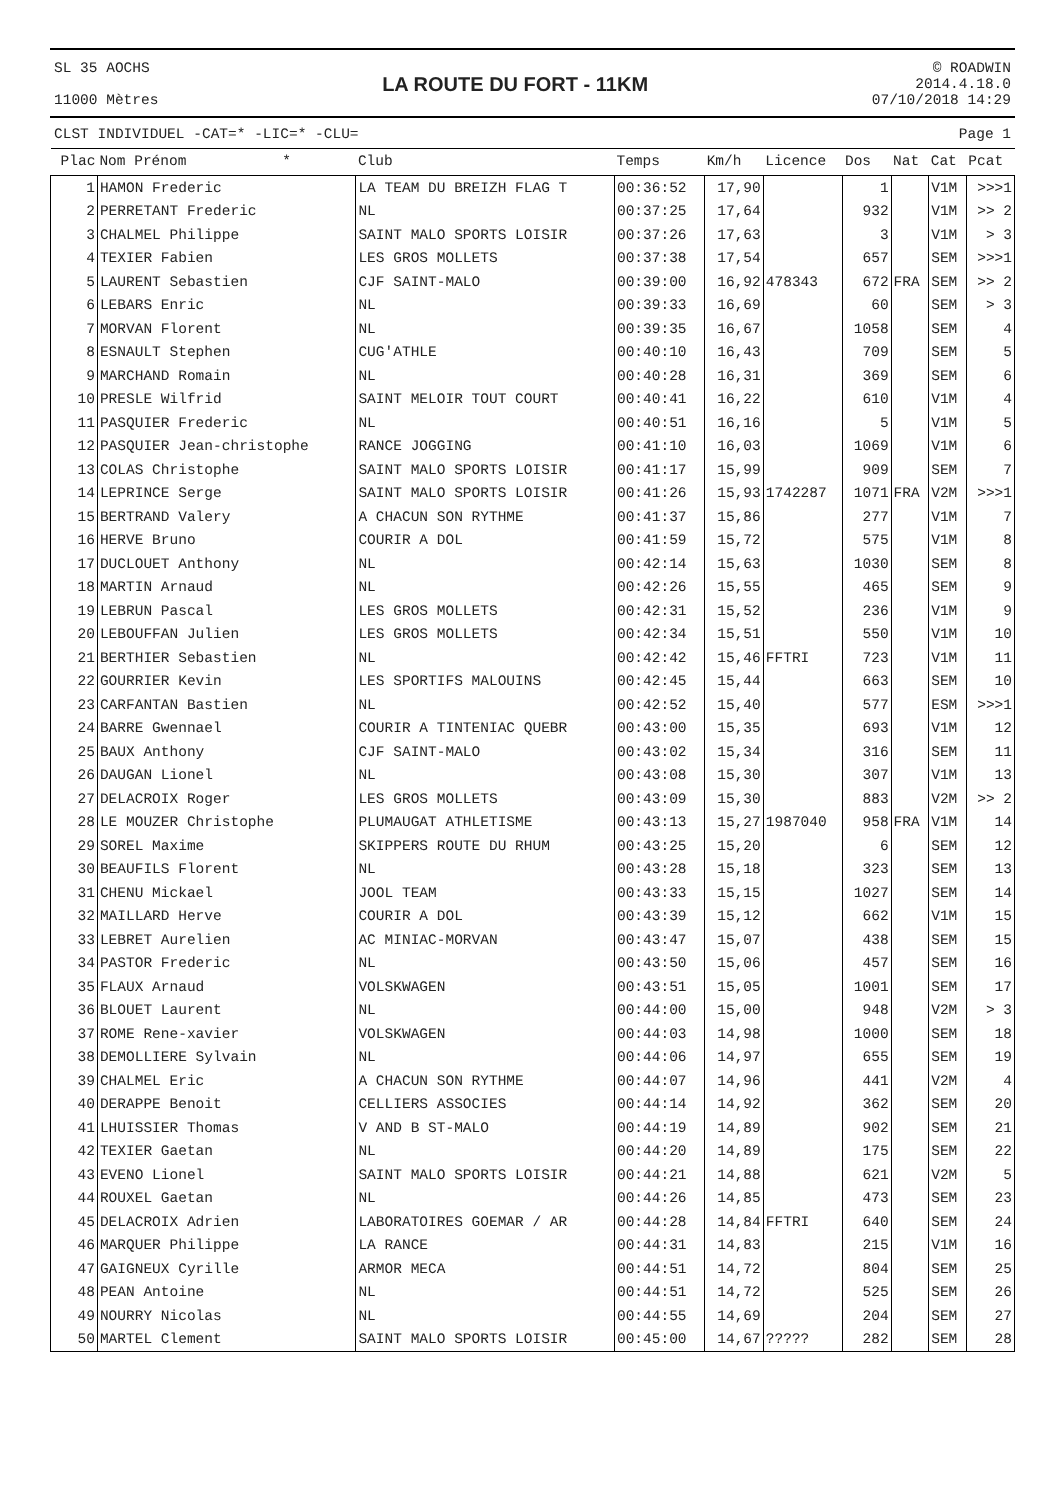SL 35 AOCHS
11000 Mètres
LA ROUTE DU FORT - 11KM
© ROADWIN
2014.4.18.0
07/10/2018 14:29
CLST INDIVIDUEL -CAT=* -LIC=* -CLU= Page 1
| Plac | Nom Prénom * | Club | Temps | Km/h | Licence | Dos | Nat | Cat | Pcat |
| --- | --- | --- | --- | --- | --- | --- | --- | --- | --- |
| 1 | HAMON Frederic | LA TEAM DU BREIZH FLAG T | 00:36:52 | 17,90 | | 1 | | V1M | >>>1 |
| 2 | PERRETANT Frederic | NL | 00:37:25 | 17,64 | | 932 | | V1M | >> 2 |
| 3 | CHALMEL Philippe | SAINT MALO SPORTS LOISIR | 00:37:26 | 17,63 | | 3 | | V1M | > 3 |
| 4 | TEXIER Fabien | LES GROS MOLLETS | 00:37:38 | 17,54 | | 657 | | SEM | >>>1 |
| 5 | LAURENT Sebastien | CJF SAINT-MALO | 00:39:00 | 16,92 | 478343 | 672 | FRA | SEM | >> 2 |
| 6 | LEBARS Enric | NL | 00:39:33 | 16,69 | | 60 | | SEM | > 3 |
| 7 | MORVAN Florent | NL | 00:39:35 | 16,67 | | 1058 | | SEM | 4 |
| 8 | ESNAULT Stephen | CUG'ATHLE | 00:40:10 | 16,43 | | 709 | | SEM | 5 |
| 9 | MARCHAND Romain | NL | 00:40:28 | 16,31 | | 369 | | SEM | 6 |
| 10 | PRESLE Wilfrid | SAINT MELOIR TOUT COURT | 00:40:41 | 16,22 | | 610 | | V1M | 4 |
| 11 | PASQUIER Frederic | NL | 00:40:51 | 16,16 | | 5 | | V1M | 5 |
| 12 | PASQUIER Jean-christophe | RANCE JOGGING | 00:41:10 | 16,03 | | 1069 | | V1M | 6 |
| 13 | COLAS Christophe | SAINT MALO SPORTS LOISIR | 00:41:17 | 15,99 | | 909 | | SEM | 7 |
| 14 | LEPRINCE Serge | SAINT MALO SPORTS LOISIR | 00:41:26 | 15,93 | 1742287 | 1071 | FRA | V2M | >>>1 |
| 15 | BERTRAND Valery | A CHACUN SON RYTHME | 00:41:37 | 15,86 | | 277 | | V1M | 7 |
| 16 | HERVE Bruno | COURIR A DOL | 00:41:59 | 15,72 | | 575 | | V1M | 8 |
| 17 | DUCLOUET Anthony | NL | 00:42:14 | 15,63 | | 1030 | | SEM | 8 |
| 18 | MARTIN Arnaud | NL | 00:42:26 | 15,55 | | 465 | | SEM | 9 |
| 19 | LEBRUN Pascal | LES GROS MOLLETS | 00:42:31 | 15,52 | | 236 | | V1M | 9 |
| 20 | LEBOUFFAN Julien | LES GROS MOLLETS | 00:42:34 | 15,51 | | 550 | | V1M | 10 |
| 21 | BERTHIER Sebastien | NL | 00:42:42 | 15,46 | FFTRI | 723 | | V1M | 11 |
| 22 | GOURRIER Kevin | LES SPORTIFS MALOUINS | 00:42:45 | 15,44 | | 663 | | SEM | 10 |
| 23 | CARFANTAN Bastien | NL | 00:42:52 | 15,40 | | 577 | | ESM | >>>1 |
| 24 | BARRE Gwennael | COURIR A TINTENIAC QUEBR | 00:43:00 | 15,35 | | 693 | | V1M | 12 |
| 25 | BAUX Anthony | CJF SAINT-MALO | 00:43:02 | 15,34 | | 316 | | SEM | 11 |
| 26 | DAUGAN Lionel | NL | 00:43:08 | 15,30 | | 307 | | V1M | 13 |
| 27 | DELACROIX Roger | LES GROS MOLLETS | 00:43:09 | 15,30 | | 883 | | V2M | >> 2 |
| 28 | LE MOUZER Christophe | PLUMAUGAT ATHLETISME | 00:43:13 | 15,27 | 1987040 | 958 | FRA | V1M | 14 |
| 29 | SOREL Maxime | SKIPPERS ROUTE DU RHUM | 00:43:25 | 15,20 | | 6 | | SEM | 12 |
| 30 | BEAUFILS Florent | NL | 00:43:28 | 15,18 | | 323 | | SEM | 13 |
| 31 | CHENU Mickael | JOOL TEAM | 00:43:33 | 15,15 | | 1027 | | SEM | 14 |
| 32 | MAILLARD Herve | COURIR A DOL | 00:43:39 | 15,12 | | 662 | | V1M | 15 |
| 33 | LEBRET Aurelien | AC MINIAC-MORVAN | 00:43:47 | 15,07 | | 438 | | SEM | 15 |
| 34 | PASTOR Frederic | NL | 00:43:50 | 15,06 | | 457 | | SEM | 16 |
| 35 | FLAUX Arnaud | VOLSKWAGEN | 00:43:51 | 15,05 | | 1001 | | SEM | 17 |
| 36 | BLOUET Laurent | NL | 00:44:00 | 15,00 | | 948 | | V2M | > 3 |
| 37 | ROME Rene-xavier | VOLSKWAGEN | 00:44:03 | 14,98 | | 1000 | | SEM | 18 |
| 38 | DEMOLLIERE Sylvain | NL | 00:44:06 | 14,97 | | 655 | | SEM | 19 |
| 39 | CHALMEL Eric | A CHACUN SON RYTHME | 00:44:07 | 14,96 | | 441 | | V2M | 4 |
| 40 | DERAPPE Benoit | CELLIERS ASSOCIES | 00:44:14 | 14,92 | | 362 | | SEM | 20 |
| 41 | LHUISSIER Thomas | V AND B ST-MALO | 00:44:19 | 14,89 | | 902 | | SEM | 21 |
| 42 | TEXIER Gaetan | NL | 00:44:20 | 14,89 | | 175 | | SEM | 22 |
| 43 | EVENO Lionel | SAINT MALO SPORTS LOISIR | 00:44:21 | 14,88 | | 621 | | V2M | 5 |
| 44 | ROUXEL Gaetan | NL | 00:44:26 | 14,85 | | 473 | | SEM | 23 |
| 45 | DELACROIX Adrien | LABORATOIRES GOEMAR / AR | 00:44:28 | 14,84 | FFTRI | 640 | | SEM | 24 |
| 46 | MARQUER Philippe | LA RANCE | 00:44:31 | 14,83 | | 215 | | V1M | 16 |
| 47 | GAIGNEUX Cyrille | ARMOR MECA | 00:44:51 | 14,72 | | 804 | | SEM | 25 |
| 48 | PEAN Antoine | NL | 00:44:51 | 14,72 | | 525 | | SEM | 26 |
| 49 | NOURRY Nicolas | NL | 00:44:55 | 14,69 | | 204 | | SEM | 27 |
| 50 | MARTEL Clement | SAINT MALO SPORTS LOISIR | 00:45:00 | 14,67 | ????? | 282 | | SEM | 28 |